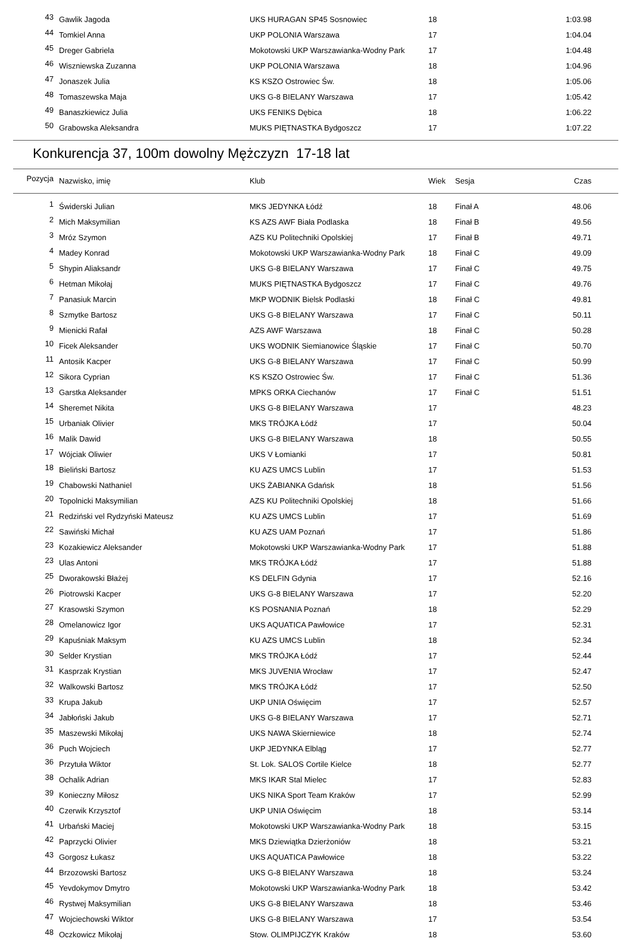| 43 | Gawlik Jagoda | UKS HURAGAN SP45 Sosnowiec | 18 | | 1:03.98 |
| 44 | Tomkiel Anna | UKP POLONIA Warszawa | 17 | | 1:04.04 |
| 45 | Dreger Gabriela | Mokotowski UKP Warszawianka-Wodny Park | 17 | | 1:04.48 |
| 46 | Wiszniewska Zuzanna | UKP POLONIA Warszawa | 18 | | 1:04.96 |
| 47 | Jonaszek Julia | KS KSZO Ostrowiec Św. | 18 | | 1:05.06 |
| 48 | Tomaszewska Maja | UKS G-8 BIELANY Warszawa | 17 | | 1:05.42 |
| 49 | Banaszkiewicz Julia | UKS FENIKS Dębica | 18 | | 1:06.22 |
| 50 | Grabowska Aleksandra | MUKS PIĘTNASTKA Bydgoszcz | 17 | | 1:07.22 |
Konkurencja 37, 100m dowolny Mężczyzn 17-18 lat
| Pozycja | Nazwisko, imię | Klub | Wiek | Sesja | Czas |
| --- | --- | --- | --- | --- | --- |
| 1 | Świderski Julian | MKS JEDYNKA Łódź | 18 | Finał A | 48.06 |
| 2 | Mich Maksymilian | KS AZS AWF Biała Podlaska | 18 | Finał B | 49.56 |
| 3 | Mróz Szymon | AZS KU Politechniki Opolskiej | 17 | Finał B | 49.71 |
| 4 | Madey Konrad | Mokotowski UKP Warszawianka-Wodny Park | 18 | Finał C | 49.09 |
| 5 | Shypin Aliaksandr | UKS G-8 BIELANY Warszawa | 17 | Finał C | 49.75 |
| 6 | Hetman Mikołaj | MUKS PIĘTNASTKA Bydgoszcz | 17 | Finał C | 49.76 |
| 7 | Panasiuk Marcin | MKP WODNIK Bielsk Podlaski | 18 | Finał C | 49.81 |
| 8 | Szmytke Bartosz | UKS G-8 BIELANY Warszawa | 17 | Finał C | 50.11 |
| 9 | Mienicki Rafał | AZS AWF Warszawa | 18 | Finał C | 50.28 |
| 10 | Ficek Aleksander | UKS WODNIK Siemianowice Śląskie | 17 | Finał C | 50.70 |
| 11 | Antosik Kacper | UKS G-8 BIELANY Warszawa | 17 | Finał C | 50.99 |
| 12 | Sikora Cyprian | KS KSZO Ostrowiec Św. | 17 | Finał C | 51.36 |
| 13 | Garstka Aleksander | MPKS ORKA Ciechanów | 17 | Finał C | 51.51 |
| 14 | Sheremet Nikita | UKS G-8 BIELANY Warszawa | 17 | | 48.23 |
| 15 | Urbaniak Olivier | MKS TRÓJKA Łódź | 17 | | 50.04 |
| 16 | Malik Dawid | UKS G-8 BIELANY Warszawa | 18 | | 50.55 |
| 17 | Wójciak Oliwier | UKS V Łomianki | 17 | | 50.81 |
| 18 | Bieliński Bartosz | KU AZS UMCS Lublin | 17 | | 51.53 |
| 19 | Chabowski Nathaniel | UKS ŻABIANKA Gdańsk | 18 | | 51.56 |
| 20 | Topolnicki Maksymilian | AZS KU Politechniki Opolskiej | 18 | | 51.66 |
| 21 | Redziński vel Rydzyński Mateusz | KU AZS UMCS Lublin | 17 | | 51.69 |
| 22 | Sawiński Michał | KU AZS UAM Poznań | 17 | | 51.86 |
| 23 | Kozakiewicz Aleksander | Mokotowski UKP Warszawianka-Wodny Park | 17 | | 51.88 |
| 23 | Ulas Antoni | MKS TRÓJKA Łódź | 17 | | 51.88 |
| 25 | Dworakowski Błażej | KS DELFIN Gdynia | 17 | | 52.16 |
| 26 | Piotrowski Kacper | UKS G-8 BIELANY Warszawa | 17 | | 52.20 |
| 27 | Krasowski Szymon | KS POSNANIA Poznań | 18 | | 52.29 |
| 28 | Omelanowicz Igor | UKS AQUATICA Pawłowice | 17 | | 52.31 |
| 29 | Kapuśniak Maksym | KU AZS UMCS Lublin | 18 | | 52.34 |
| 30 | Selder Krystian | MKS TRÓJKA Łódź | 17 | | 52.44 |
| 31 | Kasprzak Krystian | MKS JUVENIA Wrocław | 17 | | 52.47 |
| 32 | Walkowski Bartosz | MKS TRÓJKA Łódź | 17 | | 52.50 |
| 33 | Krupa Jakub | UKP UNIA Oświęcim | 17 | | 52.57 |
| 34 | Jabłoński Jakub | UKS G-8 BIELANY Warszawa | 17 | | 52.71 |
| 35 | Maszewski Mikołaj | UKS NAWA Skierniewice | 18 | | 52.74 |
| 36 | Puch Wojciech | UKP JEDYNKA Elbląg | 17 | | 52.77 |
| 36 | Przytuła Wiktor | St. Lok. SALOS Cortile Kielce | 18 | | 52.77 |
| 38 | Ochalik Adrian | MKS IKAR Stal Mielec | 17 | | 52.83 |
| 39 | Konieczny Miłosz | UKS NIKA Sport Team Kraków | 17 | | 52.99 |
| 40 | Czerwik Krzysztof | UKP UNIA Oświęcim | 18 | | 53.14 |
| 41 | Urbański Maciej | Mokotowski UKP Warszawianka-Wodny Park | 18 | | 53.15 |
| 42 | Paprzycki Olivier | MKS Dziewiątka Dzierżoniów | 18 | | 53.21 |
| 43 | Gorgosz Łukasz | UKS AQUATICA Pawłowice | 18 | | 53.22 |
| 44 | Brzozowski Bartosz | UKS G-8 BIELANY Warszawa | 18 | | 53.24 |
| 45 | Yevdokymov Dmytro | Mokotowski UKP Warszawianka-Wodny Park | 18 | | 53.42 |
| 46 | Rystwej Maksymilian | UKS G-8 BIELANY Warszawa | 18 | | 53.46 |
| 47 | Wojciechowski Wiktor | UKS G-8 BIELANY Warszawa | 17 | | 53.54 |
| 48 | Oczkowicz Mikołaj | Stow. OLIMPIJCZYK Kraków | 18 | | 53.60 |